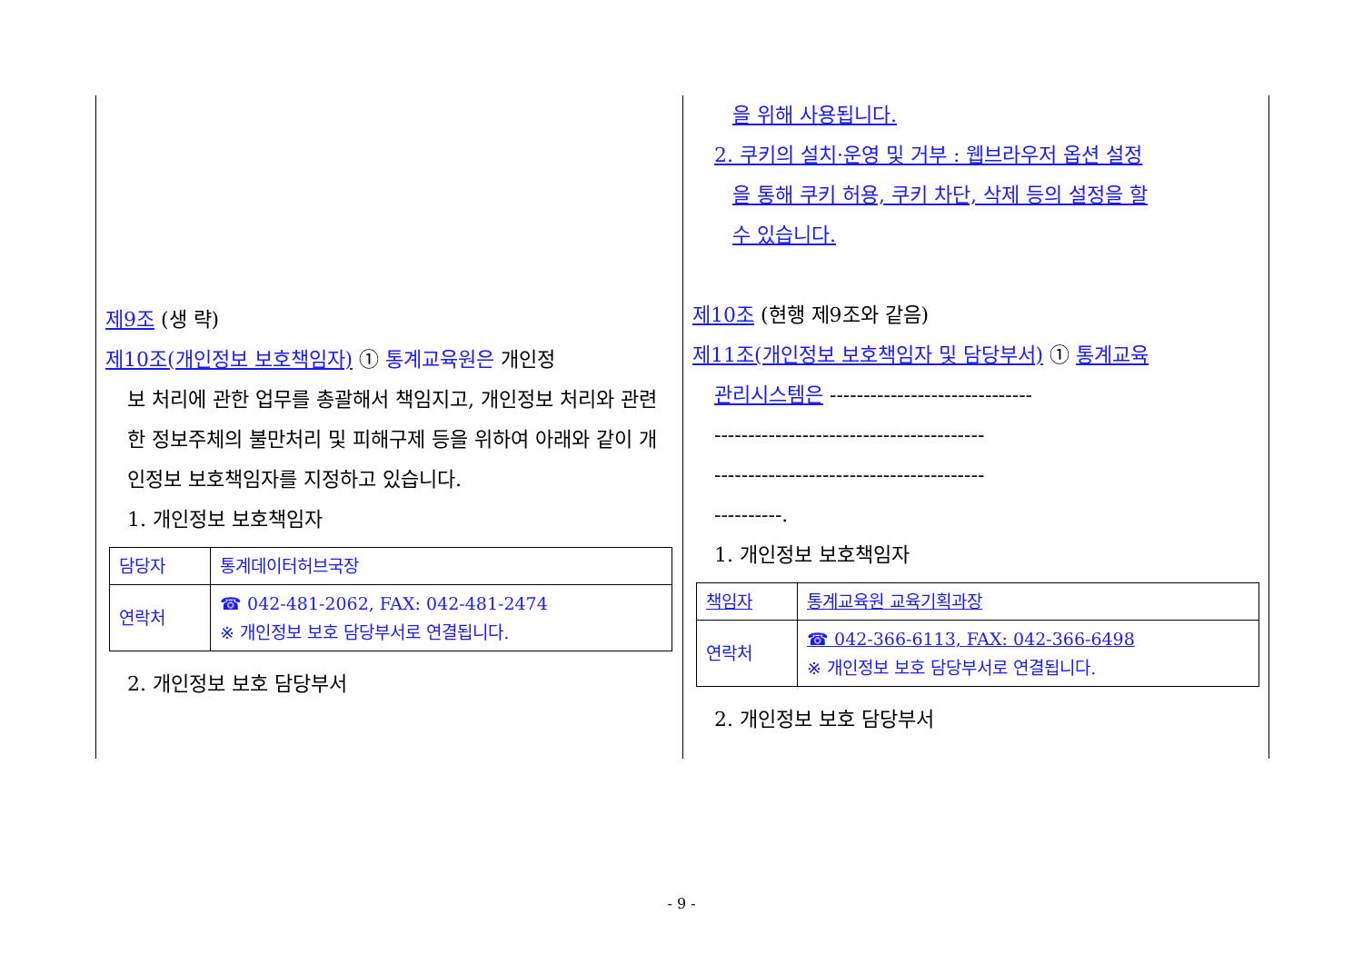제9조 (생 략)
제10조(개인정보 보호책임자) ① 통계교육원은 개인정
보 처리에 관한 업무를 총괄해서 책임지고, 개인정보 처리와 관련한 정보주체의 불만처리 및 피해구제 등을 위하여 아래와 같이 개인정보 보호책임자를 지정하고 있습니다.
1. 개인정보 보호책임자
| 담당자 | 통계데이터허브국장 |
| 연락처 | ☎ 042-481-2062, FAX: 042-481-2474 ※ 개인정보 보호 담당부서로 연결됩니다. |
2. 개인정보 보호 담당부서
을 위해 사용됩니다.
2. 쿠키의 설치·운영 및 거부 : 웹브라우저 옵션 설정
을 통해 쿠키 허용, 쿠키 차단, 삭제 등의 설정을 할
수 있습니다.
제10조 (현행 제9조와 같음)
제11조(개인정보 보호책임자 및 담당부서) ① 통계교육
관리시스템은 ------------------------------
----------------------------------------
----------------------------------------
----------.
1. 개인정보 보호책임자
| 책임자 | 통계교육원 교육기획과장 |
| 연락처 | ☎ 042-366-6113, FAX: 042-366-6498 ※ 개인정보 보호 담당부서로 연결됩니다. |
2. 개인정보 보호 담당부서
- 9 -